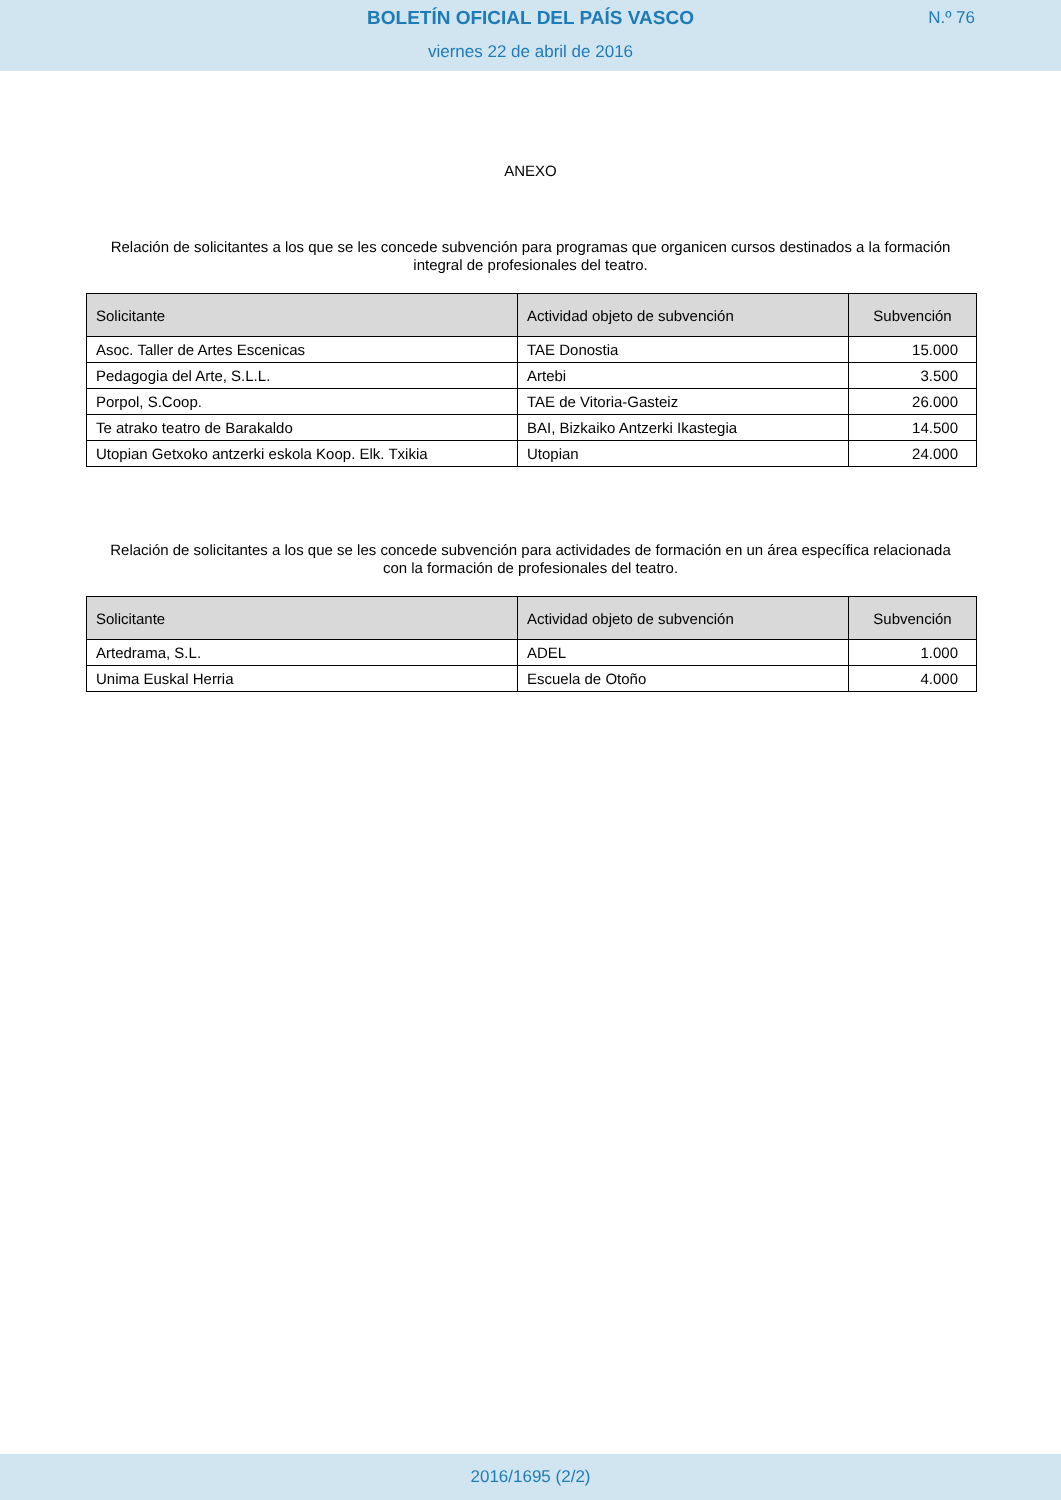BOLETÍN OFICIAL DEL PAÍS VASCO
N.º 76
viernes 22 de abril de 2016
ANEXO
Relación de solicitantes a los que se les concede subvención para programas que organicen cursos destinados a la formación integral de profesionales del teatro.
| Solicitante | Actividad objeto de subvención | Subvención |
| --- | --- | --- |
| Asoc. Taller de Artes Escenicas | TAE Donostia | 15.000 |
| Pedagogia del Arte, S.L.L. | Artebi | 3.500 |
| Porpol, S.Coop. | TAE de Vitoria-Gasteiz | 26.000 |
| Te atrako teatro de Barakaldo | BAI, Bizkaiko Antzerki Ikastegia | 14.500 |
| Utopian Getxoko antzerki eskola Koop. Elk. Txikia | Utopian | 24.000 |
Relación de solicitantes a los que se les concede subvención para actividades de formación en un área específica relacionada con la formación de profesionales del teatro.
| Solicitante | Actividad objeto de subvención | Subvención |
| --- | --- | --- |
| Artedrama, S.L. | ADEL | 1.000 |
| Unima Euskal Herria | Escuela de Otoño | 4.000 |
2016/1695 (2/2)